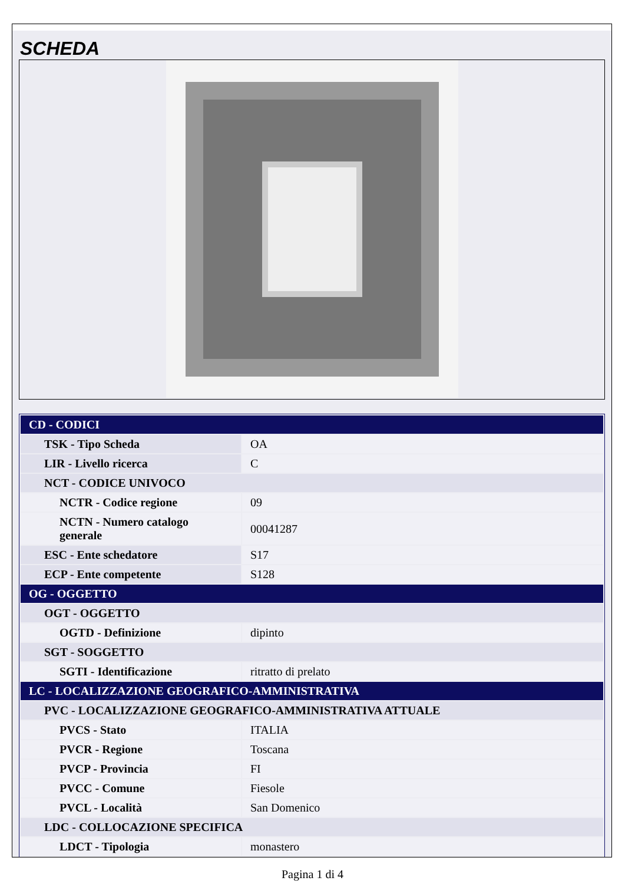SCHEDA
| CD - CODICI | |
| TSK - Tipo Scheda | OA |
| LIR - Livello ricerca | C |
| NCT - CODICE UNIVOCO | |
| NCTR - Codice regione | 09 |
| NCTN - Numero catalogo generale | 00041287 |
| ESC - Ente schedatore | S17 |
| ECP - Ente competente | S128 |
| OG - OGGETTO | |
| OGT - OGGETTO | |
| OGTD - Definizione | dipinto |
| SGT - SOGGETTO | |
| SGTI - Identificazione | ritratto di prelato |
| LC - LOCALIZZAZIONE GEOGRAFICO-AMMINISTRATIVA | |
| PVC - LOCALIZZAZIONE GEOGRAFICO-AMMINISTRATIVA ATTUALE | |
| PVCS - Stato | ITALIA |
| PVCR - Regione | Toscana |
| PVCP - Provincia | FI |
| PVCC - Comune | Fiesole |
| PVCL - Località | San Domenico |
| LDC - COLLOCAZIONE SPECIFICA | |
| LDCT - Tipologia | monastero |
Pagina 1 di 4